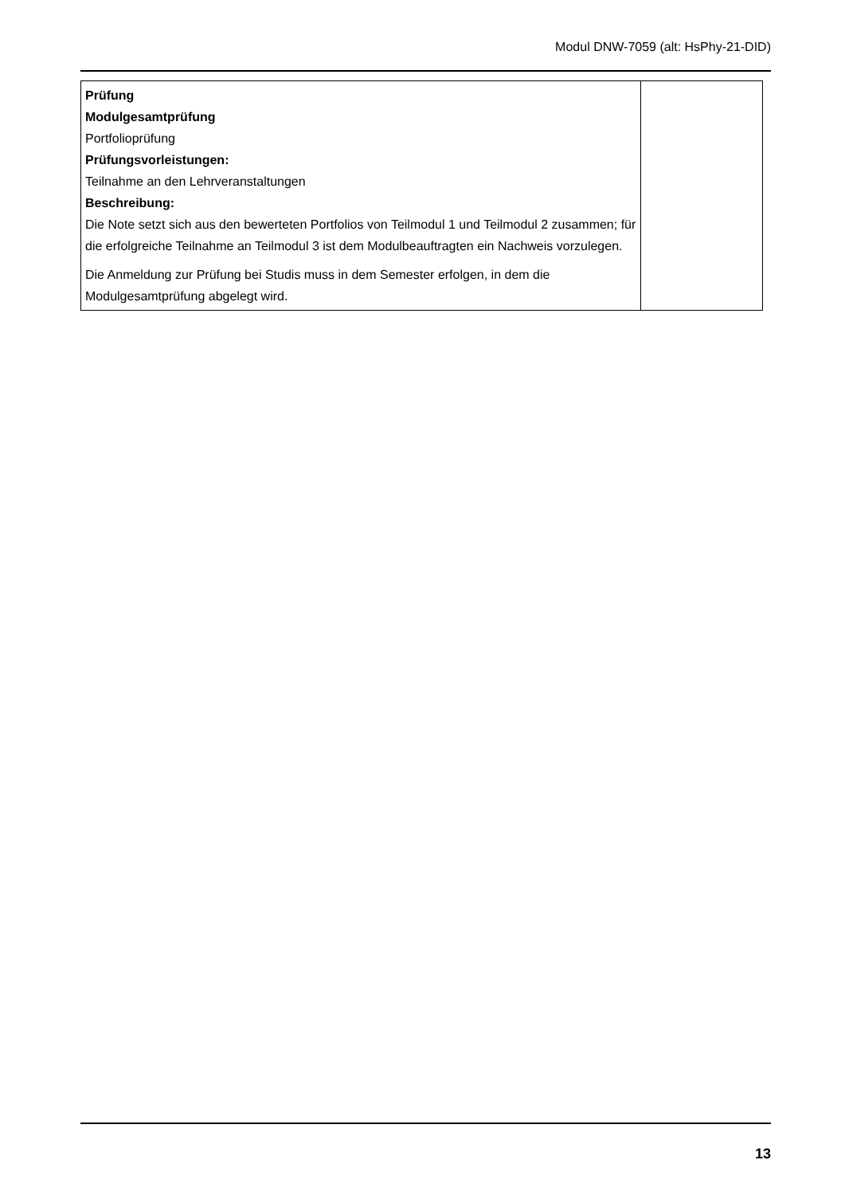Modul DNW-7059 (alt: HsPhy-21-DID)
| Prüfung Modulgesamtprüfung Portfolioprüfung Prüfungsvorleistungen: Teilnahme an den Lehrveranstaltungen Beschreibung: Die Note setzt sich aus den bewerteten Portfolios von Teilmodul 1 und Teilmodul 2 zusammen; für die erfolgreiche Teilnahme an Teilmodul 3 ist dem Modulbeauftragten ein Nachweis vorzulegen. Die Anmeldung zur Prüfung bei Studis muss in dem Semester erfolgen, in dem die Modulgesamtprüfung abgelegt wird. | |
13